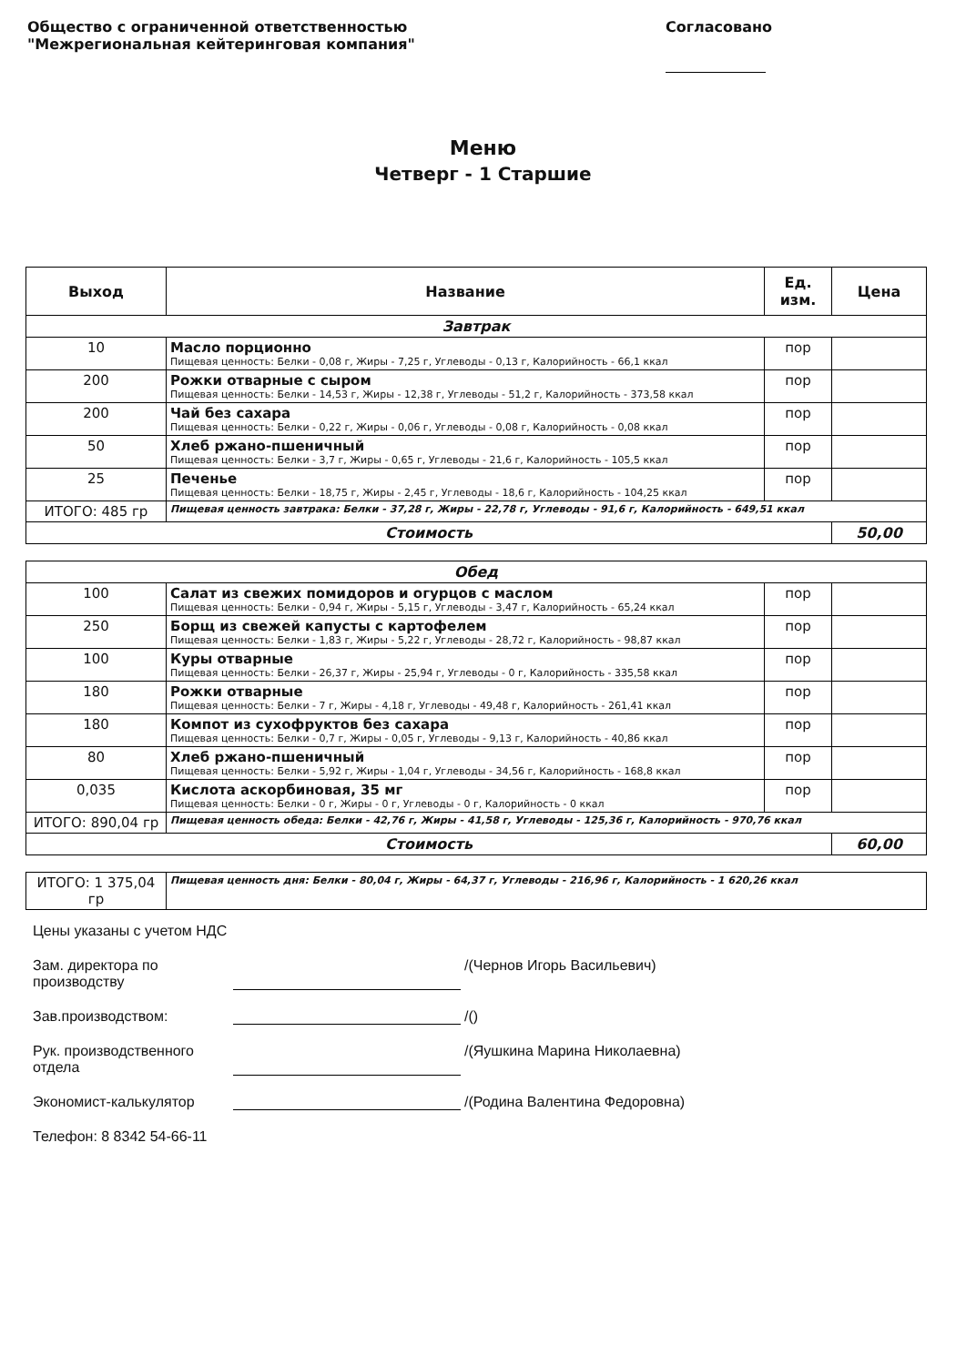Общество с ограниченной ответственностью
"Межрегиональная кейтеринговая компания"
Согласовано
Меню
Четверг - 1 Старшие
| Выход | Название | Ед. изм. | Цена |
| --- | --- | --- | --- |
| Завтрак | | | |
| 10 | Масло порционно Пищевая ценность: Белки - 0,08 г, Жиры - 7,25 г, Углеводы - 0,13 г, Калорийность - 66,1 ккал | пор | |
| 200 | Рожки отварные с сыром Пищевая ценность: Белки - 14,53 г, Жиры - 12,38 г, Углеводы - 51,2 г, Калорийность - 373,58 ккал | пор | |
| 200 | Чай без сахара Пищевая ценность: Белки - 0,22 г, Жиры - 0,06 г, Углеводы - 0,08 г, Калорийность - 0,08 ккал | пор | |
| 50 | Хлеб ржано-пшеничный Пищевая ценность: Белки - 3,7 г, Жиры - 0,65 г, Углеводы - 21,6 г, Калорийность - 105,5 ккал | пор | |
| 25 | Печенье Пищевая ценность: Белки - 18,75 г, Жиры - 2,45 г, Углеводы - 18,6 г, Калорийность - 104,25 ккал | пор | |
| ИТОГО: 485 гр | Пищевая ценность завтрака: Белки - 37,28 г, Жиры - 22,78 г, Углеводы - 91,6 г, Калорийность - 649,51 ккал | | |
| Стоимость | | | 50,00 |
| Обед | | | |
| 100 | Салат из свежих помидоров и огурцов с маслом Пищевая ценность: Белки - 0,94 г, Жиры - 5,15 г, Углеводы - 3,47 г, Калорийность - 65,24 ккал | пор | |
| 250 | Борщ из свежей капусты с картофелем Пищевая ценность: Белки - 1,83 г, Жиры - 5,22 г, Углеводы - 28,72 г, Калорийность - 98,87 ккал | пор | |
| 100 | Куры отварные Пищевая ценность: Белки - 26,37 г, Жиры - 25,94 г, Углеводы - 0 г, Калорийность - 335,58 ккал | пор | |
| 180 | Рожки отварные Пищевая ценность: Белки - 7 г, Жиры - 4,18 г, Углеводы - 49,48 г, Калорийность - 261,41 ккал | пор | |
| 180 | Компот из сухофруктов без сахара Пищевая ценность: Белки - 0,7 г, Жиры - 0,05 г, Углеводы - 9,13 г, Калорийность - 40,86 ккал | пор | |
| 80 | Хлеб ржано-пшеничный Пищевая ценность: Белки - 5,92 г, Жиры - 1,04 г, Углеводы - 34,56 г, Калорийность - 168,8 ккал | пор | |
| 0,035 | Кислота аскорбиновая, 35 мг Пищевая ценность: Белки - 0 г, Жиры - 0 г, Углеводы - 0 г, Калорийность - 0 ккал | пор | |
| ИТОГО: 890,04 гр | Пищевая ценность обеда: Белки - 42,76 г, Жиры - 41,58 г, Углеводы - 125,36 г, Калорийность - 970,76 ккал | | |
| Стоимость | | | 60,00 |
| ИТОГО: 1 375,04 гр | Пищевая ценность дня: Белки - 80,04 г, Жиры - 64,37 г, Углеводы - 216,96 г, Калорийность - 1 620,26 ккал | | |
Цены указаны с учетом НДС
Зам. директора по производству /(Чернов Игорь Васильевич)
Зав.производством: /()
Рук. производственного отдела /(Яушкина Марина Николаевна)
Экономист-калькулятор /(Родина Валентина Федоровна)
Телефон: 8 8342 54-66-11